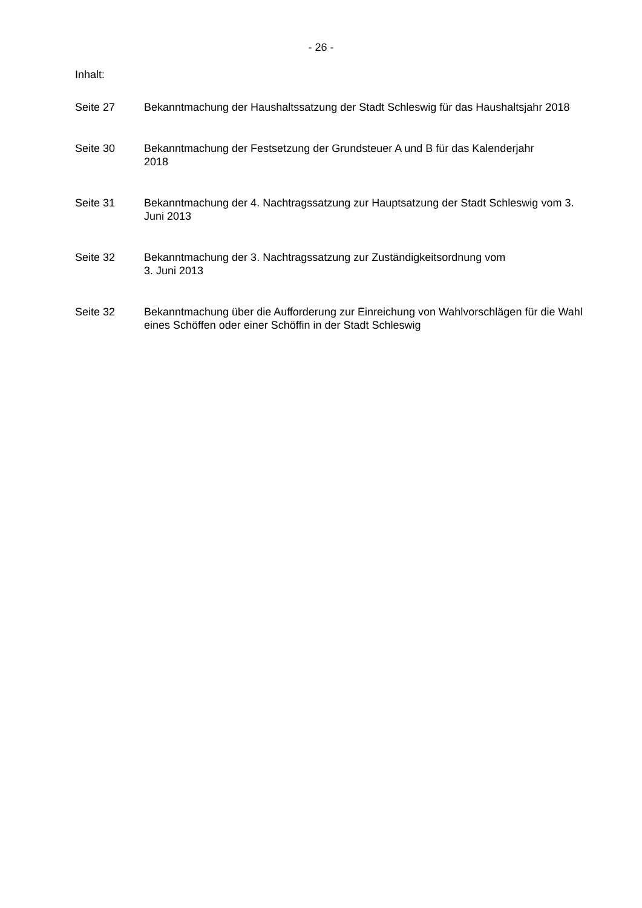- 26 -
Inhalt:
Seite 27 Bekanntmachung der Haushaltssatzung der Stadt Schleswig für das Haushaltsjahr 2018
Seite 30 Bekanntmachung der Festsetzung der Grundsteuer A und B für das Kalenderjahr
2018
Seite 31 Bekanntmachung der 4. Nachtragssatzung zur Hauptsatzung der Stadt Schleswig vom 3. Juni 2013
Seite 32 Bekanntmachung der 3. Nachtragssatzung zur Zuständigkeitsordnung vom
3. Juni 2013
Seite 32 Bekanntmachung über die Aufforderung zur Einreichung von Wahlvorschlägen für die Wahl eines Schöffen oder einer Schöffin in der Stadt Schleswig